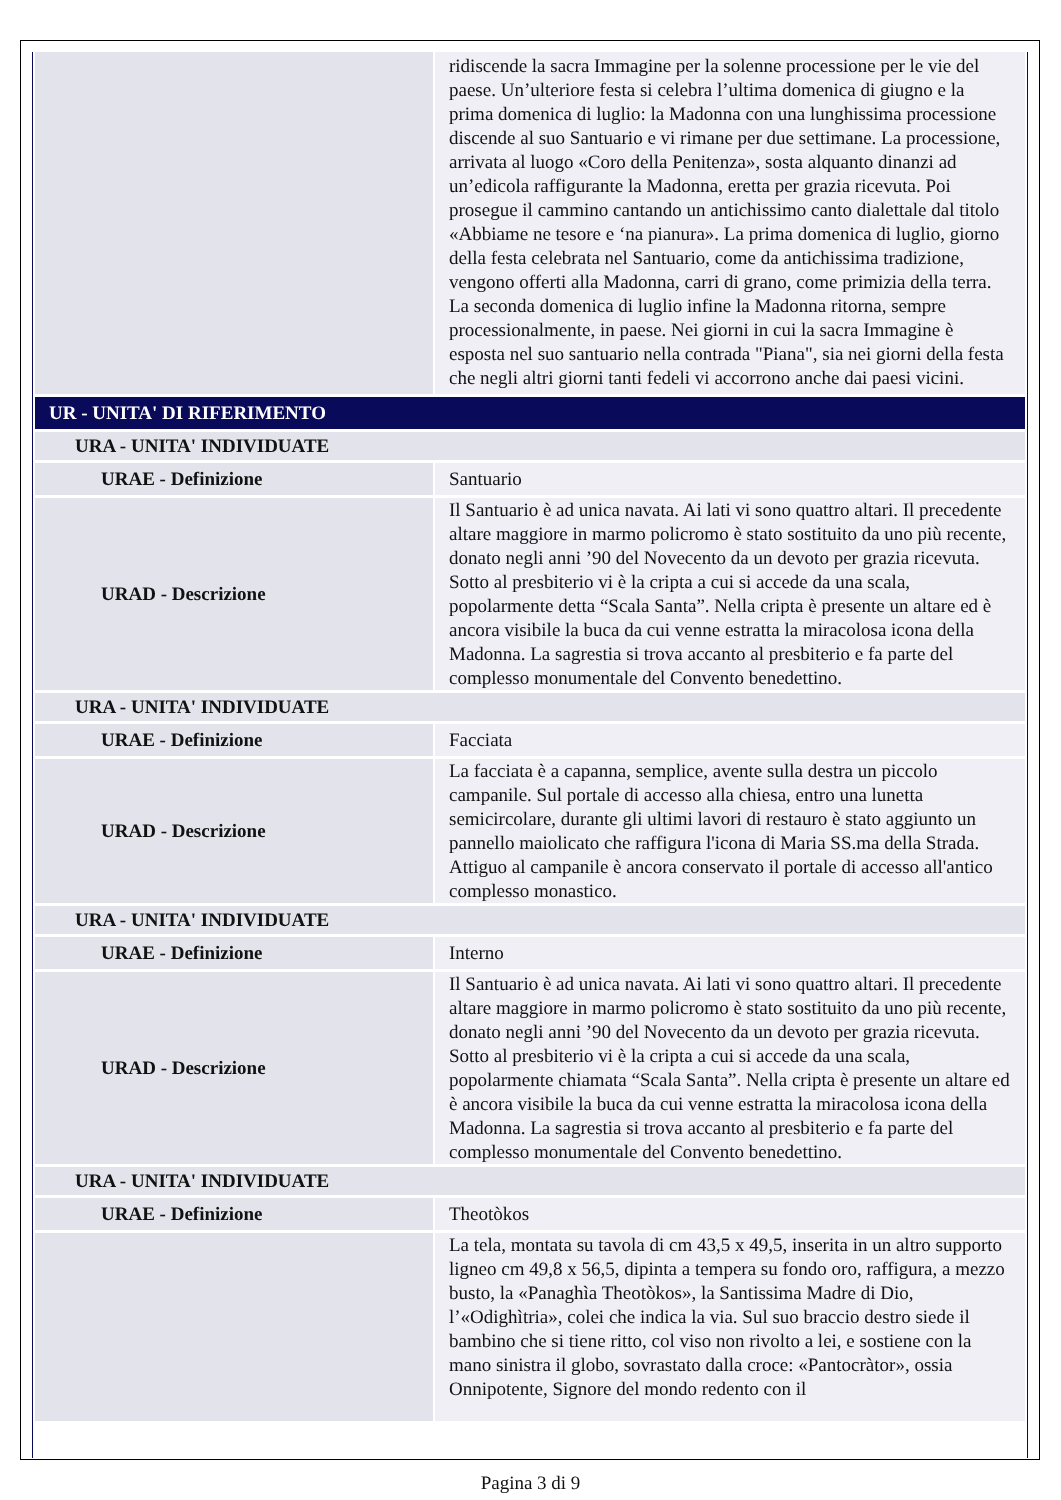| | ridiscende la sacra Immagine per la solenne processione per le vie del paese. Un’ulteriore festa si celebra l’ultima domenica di giugno e la prima domenica di luglio: la Madonna con una lunghissima processione discende al suo Santuario e vi rimane per due settimane. La processione, arrivata al luogo «Coro della Penitenza», sosta alquanto dinanzi ad un’edicola raffigurante la Madonna, eretta per grazia ricevuta. Poi prosegue il cammino cantando un antichissimo canto dialettale dal titolo «Abbiame ne tesore e ‘na pianura». La prima domenica di luglio, giorno della festa celebrata nel Santuario, come da antichissima tradizione, vengono offerti alla Madonna, carri di grano, come primizia della terra. La seconda domenica di luglio infine la Madonna ritorna, sempre processionalmente, in paese. Nei giorni in cui la sacra Immagine è esposta nel suo santuario nella contrada "Piana", sia nei giorni della festa che negli altri giorni tanti fedeli vi accorrono anche dai paesi vicini. |
| UR - UNITA' DI RIFERIMENTO | |
| URA - UNITA' INDIVIDUATE | |
| URAE - Definizione | Santuario |
| URAD - Descrizione | Il Santuario è ad unica navata. Ai lati vi sono quattro altari. Il precedente altare maggiore in marmo policromo è stato sostituito da uno più recente, donato negli anni ’90 del Novecento da un devoto per grazia ricevuta. Sotto al presbiterio vi è la cripta a cui si accede da una scala, popolarmente detta “Scala Santa”. Nella cripta è presente un altare ed è ancora visibile la buca da cui venne estratta la miracolosa icona della Madonna. La sagrestia si trova accanto al presbiterio e fa parte del complesso monumentale del Convento benedettino. |
| URA - UNITA' INDIVIDUATE | |
| URAE - Definizione | Facciata |
| URAD - Descrizione | La facciata è a capanna, semplice, avente sulla destra un piccolo campanile. Sul portale di accesso alla chiesa, entro una lunetta semicircolare, durante gli ultimi lavori di restauro è stato aggiunto un pannello maiolicato che raffigura l'icona di Maria SS.ma della Strada. Attiguo al campanile è ancora conservato il portale di accesso all'antico complesso monastico. |
| URA - UNITA' INDIVIDUATE | |
| URAE - Definizione | Interno |
| URAD - Descrizione | Il Santuario è ad unica navata. Ai lati vi sono quattro altari. Il precedente altare maggiore in marmo policromo è stato sostituito da uno più recente, donato negli anni ’90 del Novecento da un devoto per grazia ricevuta. Sotto al presbiterio vi è la cripta a cui si accede da una scala, popolarmente chiamata “Scala Santa”. Nella cripta è presente un altare ed è ancora visibile la buca da cui venne estratta la miracolosa icona della Madonna. La sagrestia si trova accanto al presbiterio e fa parte del complesso monumentale del Convento benedettino. |
| URA - UNITA' INDIVIDUATE | |
| URAE - Definizione | Theotòkos |
| | La tela, montata su tavola di cm 43,5 x 49,5, inserita in un altro supporto ligneo cm 49,8 x 56,5, dipinta a tempera su fondo oro, raffigura, a mezzo busto, la «Panaghìa Theotòkos», la Santissima Madre di Dio, l’«Odighìtria», colei che indica la via. Sul suo braccio destro siede il bambino che si tiene ritto, col viso non rivolto a lei, e sostiene con la mano sinistra il globo, sovrastato dalla croce: «Pantocràtor», ossia Onnipotente, Signore del mondo redento con il |
Pagina 3 di 9